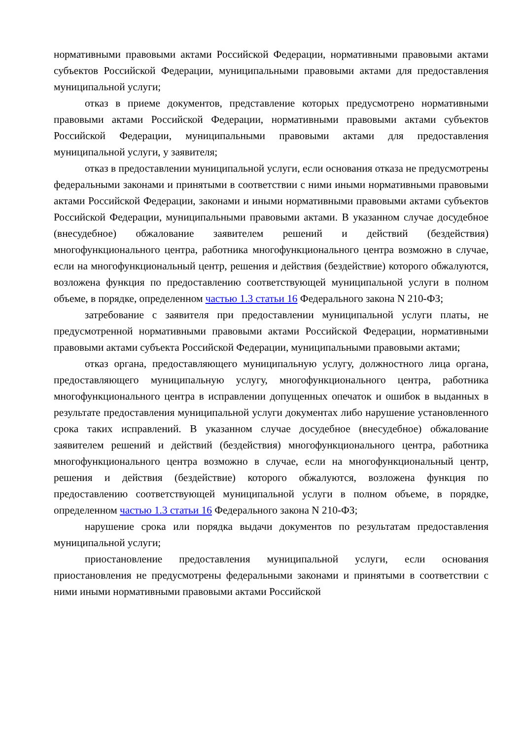нормативными правовыми актами Российской Федерации, нормативными правовыми актами субъектов Российской Федерации, муниципальными правовыми актами для предоставления муниципальной услуги;
отказ в приеме документов, представление которых предусмотрено нормативными правовыми актами Российской Федерации, нормативными правовыми актами субъектов Российской Федерации, муниципальными правовыми актами для предоставления муниципальной услуги, у заявителя;
отказ в предоставлении муниципальной услуги, если основания отказа не предусмотрены федеральными законами и принятыми в соответствии с ними иными нормативными правовыми актами Российской Федерации, законами и иными нормативными правовыми актами субъектов Российской Федерации, муниципальными правовыми актами. В указанном случае досудебное (внесудебное) обжалование заявителем решений и действий (бездействия) многофункционального центра, работника многофункционального центра возможно в случае, если на многофункциональный центр, решения и действия (бездействие) которого обжалуются, возложена функция по предоставлению соответствующей муниципальной услуги в полном объеме, в порядке, определенном частью 1.3 статьи 16 Федерального закона N 210-ФЗ;
затребование с заявителя при предоставлении муниципальной услуги платы, не предусмотренной нормативными правовыми актами Российской Федерации, нормативными правовыми актами субъекта Российской Федерации, муниципальными правовыми актами;
отказ органа, предоставляющего муниципальную услугу, должностного лица органа, предоставляющего муниципальную услугу, многофункционального центра, работника многофункционального центра в исправлении допущенных опечаток и ошибок в выданных в результате предоставления муниципальной услуги документах либо нарушение установленного срока таких исправлений. В указанном случае досудебное (внесудебное) обжалование заявителем решений и действий (бездействия) многофункционального центра, работника многофункционального центра возможно в случае, если на многофункциональный центр, решения и действия (бездействие) которого обжалуются, возложена функция по предоставлению соответствующей муниципальной услуги в полном объеме, в порядке, определенном частью 1.3 статьи 16 Федерального закона N 210-ФЗ;
нарушение срока или порядка выдачи документов по результатам предоставления муниципальной услуги;
приостановление предоставления муниципальной услуги, если основания приостановления не предусмотрены федеральными законами и принятыми в соответствии с ними иными нормативными правовыми актами Российской